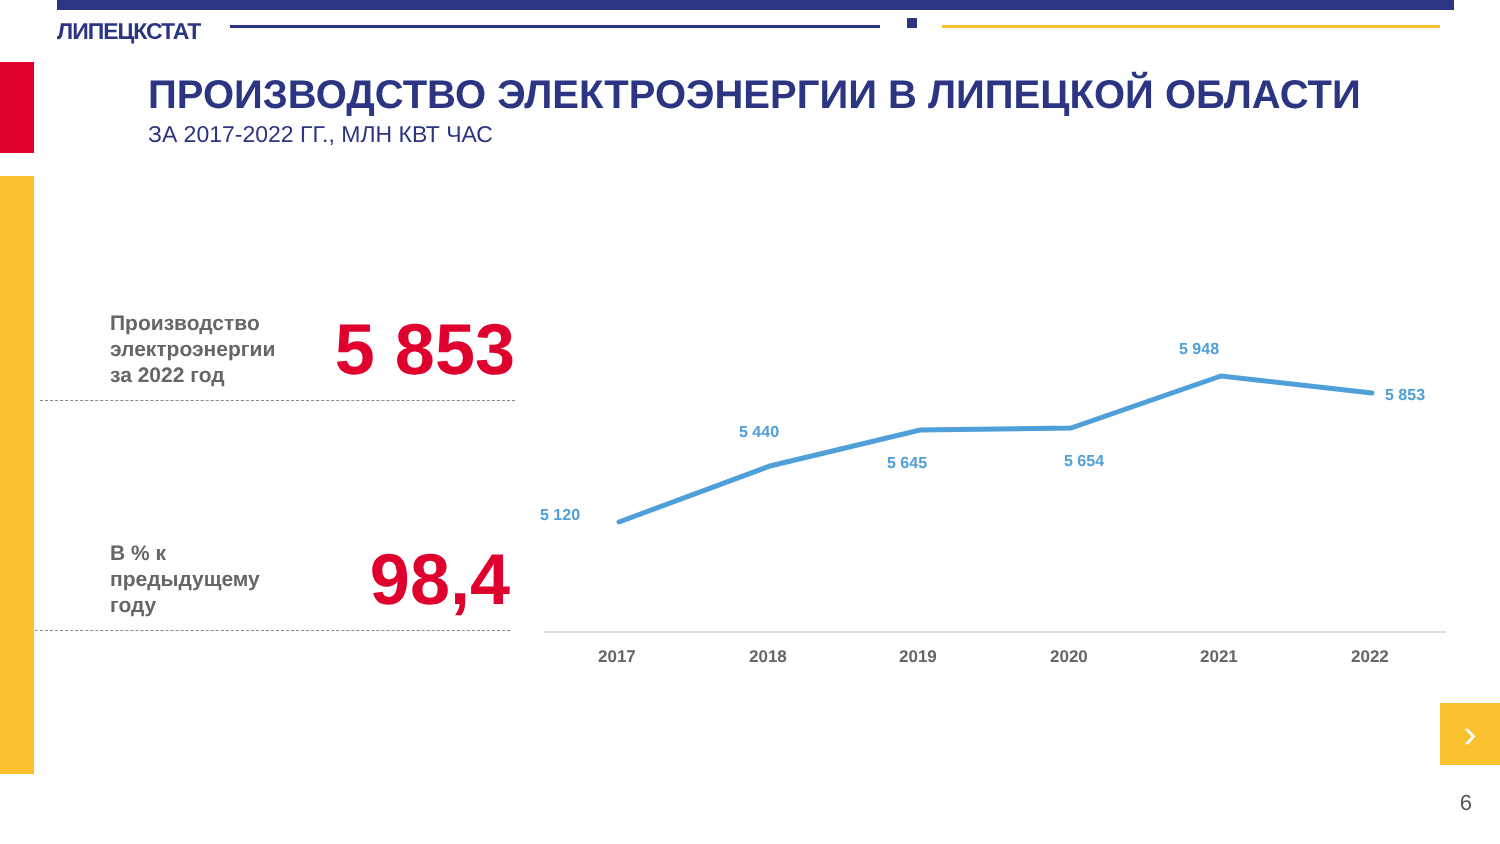›
ЛИПЕЦКСТАТ
ПРОИЗВОДСТВО ЭЛЕКТРОЭНЕРГИИ В ЛИПЕЦКОЙ ОБЛАСТИ
ЗА 2017-2022 ГГ., МЛН КВТ ЧАС
Производство
электроэнергии
за 2022 год
5 853
В % к
предыдущему
году
98,4
5 120
5 440
5 645
5 654
5 948
5 853
2017
2018
2019
2020
2021
2022
6